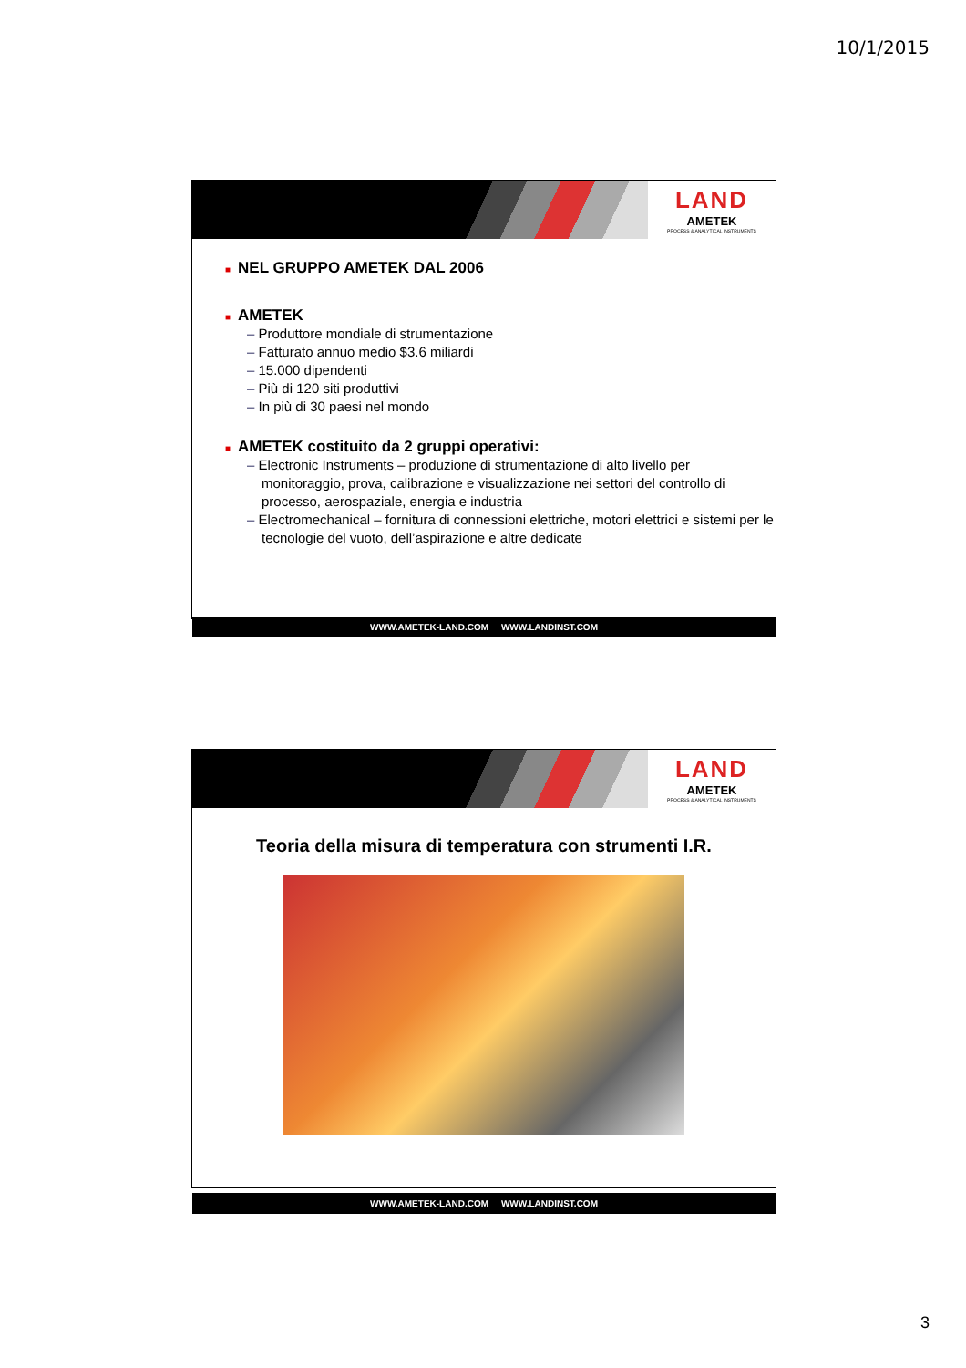10/1/2015
LAND
AMETEK
PROCESS & ANALYTICAL INSTRUMENTS
■ NEL GRUPPO AMETEK DAL 2006
■ AMETEK
– Produttore mondiale di strumentazione
– Fatturato annuo medio $3.6 miliardi
– 15.000 dipendenti
– Più di 120 siti produttivi
– In più di 30 paesi nel mondo
■ AMETEK costituito da 2 gruppi operativi:
– Electronic Instruments – produzione di strumentazione di alto livello per monitoraggio, prova, calibrazione e visualizzazione nei settori del controllo di processo, aerospaziale, energia e industria
– Electromechanical – fornitura di connessioni elettriche, motori elettrici e sistemi per le tecnologie del vuoto, dell’aspirazione e altre dedicate
WWW.AMETEK-LAND.COM WWW.LANDINST.COM
LAND
AMETEK
PROCESS & ANALYTICAL INSTRUMENTS
Teoria della misura di temperatura con strumenti I.R.
WWW.AMETEK-LAND.COM WWW.LANDINST.COM
3